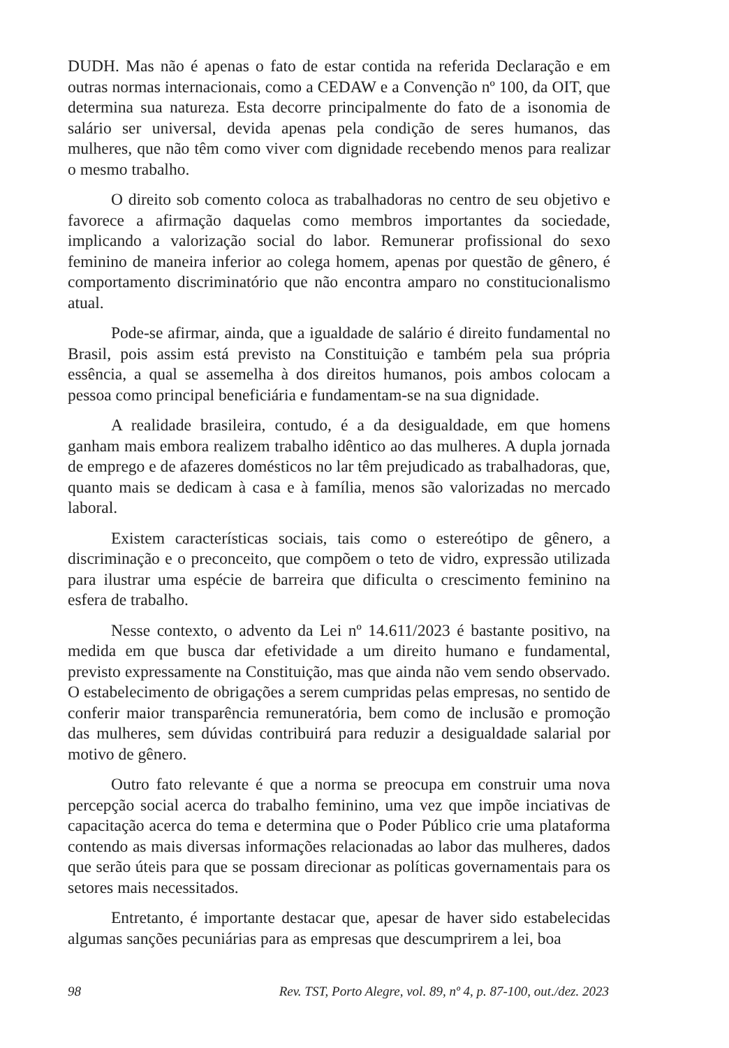DUDH. Mas não é apenas o fato de estar contida na referida Declaração e em outras normas internacionais, como a CEDAW e a Convenção nº 100, da OIT, que determina sua natureza. Esta decorre principalmente do fato de a isonomia de salário ser universal, devida apenas pela condição de seres humanos, das mulheres, que não têm como viver com dignidade recebendo menos para realizar o mesmo trabalho.
O direito sob comento coloca as trabalhadoras no centro de seu objetivo e favorece a afirmação daquelas como membros importantes da sociedade, implicando a valorização social do labor. Remunerar profissional do sexo feminino de maneira inferior ao colega homem, apenas por questão de gênero, é comportamento discriminatório que não encontra amparo no constitucionalismo atual.
Pode-se afirmar, ainda, que a igualdade de salário é direito fundamental no Brasil, pois assim está previsto na Constituição e também pela sua própria essência, a qual se assemelha à dos direitos humanos, pois ambos colocam a pessoa como principal beneficiária e fundamentam-se na sua dignidade.
A realidade brasileira, contudo, é a da desigualdade, em que homens ganham mais embora realizem trabalho idêntico ao das mulheres. A dupla jornada de emprego e de afazeres domésticos no lar têm prejudicado as trabalhadoras, que, quanto mais se dedicam à casa e à família, menos são valorizadas no mercado laboral.
Existem características sociais, tais como o estereótipo de gênero, a discriminação e o preconceito, que compõem o teto de vidro, expressão utilizada para ilustrar uma espécie de barreira que dificulta o crescimento feminino na esfera de trabalho.
Nesse contexto, o advento da Lei nº 14.611/2023 é bastante positivo, na medida em que busca dar efetividade a um direito humano e fundamental, previsto expressamente na Constituição, mas que ainda não vem sendo observado. O estabelecimento de obrigações a serem cumpridas pelas empresas, no sentido de conferir maior transparência remuneratória, bem como de inclusão e promoção das mulheres, sem dúvidas contribuirá para reduzir a desigualdade salarial por motivo de gênero.
Outro fato relevante é que a norma se preocupa em construir uma nova percepção social acerca do trabalho feminino, uma vez que impõe inciativas de capacitação acerca do tema e determina que o Poder Público crie uma plataforma contendo as mais diversas informações relacionadas ao labor das mulheres, dados que serão úteis para que se possam direcionar as políticas governamentais para os setores mais necessitados.
Entretanto, é importante destacar que, apesar de haver sido estabelecidas algumas sanções pecuniárias para as empresas que descumprirem a lei, boa
98 Rev. TST, Porto Alegre, vol. 89, nº 4, p. 87-100, out./dez. 2023